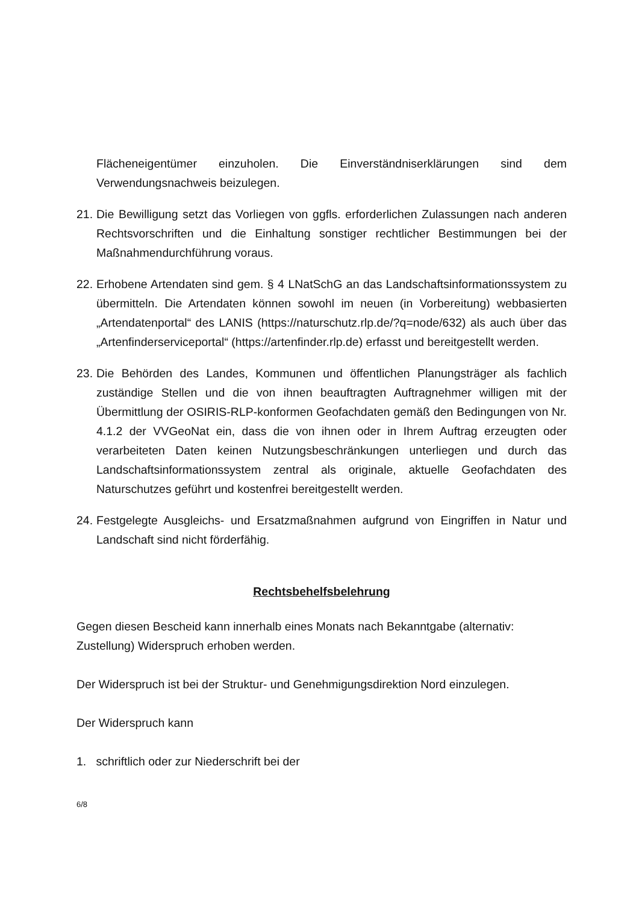Flächeneigentümer einzuholen. Die Einverständniserklärungen sind dem Verwendungsnachweis beizulegen.
21.
Die Bewilligung setzt das Vorliegen von ggfls. erforderlichen Zulassungen nach anderen Rechtsvorschriften und die Einhaltung sonstiger rechtlicher Bestimmungen bei der Maßnahmendurchführung voraus.
22.
Erhobene Artendaten sind gem. § 4 LNatSchG an das Landschaftsinformationssystem zu übermitteln. Die Artendaten können sowohl im neuen (in Vorbereitung) webbasierten „Artendatenportal“ des LANIS (https://naturschutz.rlp.de/?q=node/632) als auch über das „Artenfinderserviceportal“ (https://artenfinder.rlp.de) erfasst und bereitgestellt werden.
23.
Die Behörden des Landes, Kommunen und öffentlichen Planungsträger als fachlich zuständige Stellen und die von ihnen beauftragten Auftragnehmer willigen mit der Übermittlung der OSIRIS-RLP-konformen Geofachdaten gemäß den Bedingungen von Nr. 4.1.2 der VVGeoNat ein, dass die von ihnen oder in Ihrem Auftrag erzeugten oder verarbeiteten Daten keinen Nutzungsbeschränkungen unterliegen und durch das Landschaftsinformationssystem zentral als originale, aktuelle Geofachdaten des Naturschutzes geführt und kostenfrei bereitgestellt werden.
24.
Festgelegte Ausgleichs- und Ersatzmaßnahmen aufgrund von Eingriffen in Natur und Landschaft sind nicht förderfähig.
Rechtsbehelfsbelehrung
Gegen diesen Bescheid kann innerhalb eines Monats nach Bekanntgabe (alternativ: Zustellung) Widerspruch erhoben werden.
Der Widerspruch ist bei der Struktur- und Genehmigungsdirektion Nord einzulegen.
Der Widerspruch kann
1. schriftlich oder zur Niederschrift bei der
6/8